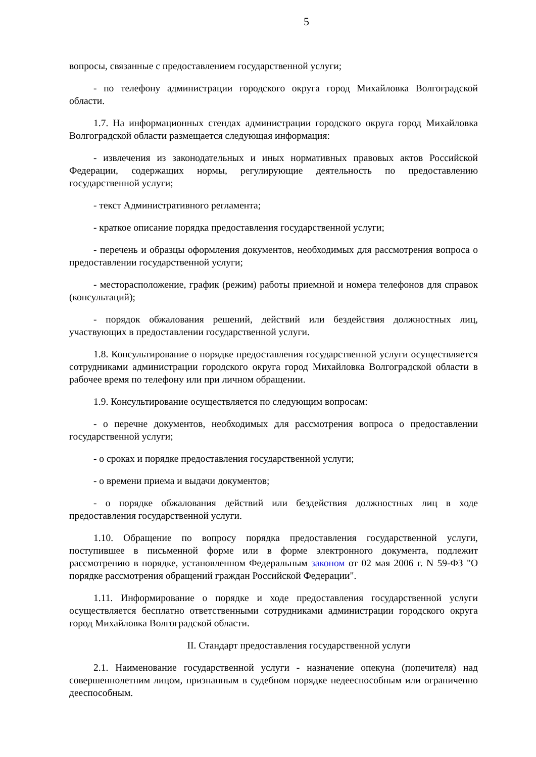5
вопросы, связанные с предоставлением государственной услуги;
- по телефону администрации городского округа город Михайловка Волгоградской области.
1.7. На информационных стендах администрации городского округа город Михайловка Волгоградской области размещается следующая информация:
- извлечения из законодательных и иных нормативных правовых актов Российской Федерации, содержащих нормы, регулирующие деятельность по предоставлению государственной услуги;
- текст Административного регламента;
- краткое описание порядка предоставления государственной услуги;
- перечень и образцы оформления документов, необходимых для рассмотрения вопроса о предоставлении государственной услуги;
- месторасположение, график (режим) работы приемной и номера телефонов для справок (консультаций);
- порядок обжалования решений, действий или бездействия должностных лиц, участвующих в предоставлении государственной услуги.
1.8. Консультирование о порядке предоставления государственной услуги осуществляется сотрудниками администрации городского округа город Михайловка Волгоградской области в рабочее время по телефону или при личном обращении.
1.9. Консультирование осуществляется по следующим вопросам:
- о перечне документов, необходимых для рассмотрения вопроса о предоставлении государственной услуги;
- о сроках и порядке предоставления государственной услуги;
- о времени приема и выдачи документов;
- о порядке обжалования действий или бездействия должностных лиц в ходе предоставления государственной услуги.
1.10. Обращение по вопросу порядка предоставления государственной услуги, поступившее в письменной форме или в форме электронного документа, подлежит рассмотрению в порядке, установленном Федеральным законом от 02 мая 2006 г. N 59-ФЗ "О порядке рассмотрения обращений граждан Российской Федерации".
1.11. Информирование о порядке и ходе предоставления государственной услуги осуществляется бесплатно ответственными сотрудниками администрации городского округа город Михайловка Волгоградской области.
II. Стандарт предоставления государственной услуги
2.1. Наименование государственной услуги - назначение опекуна (попечителя) над совершеннолетним лицом, признанным в судебном порядке недееспособным или ограниченно дееспособным.